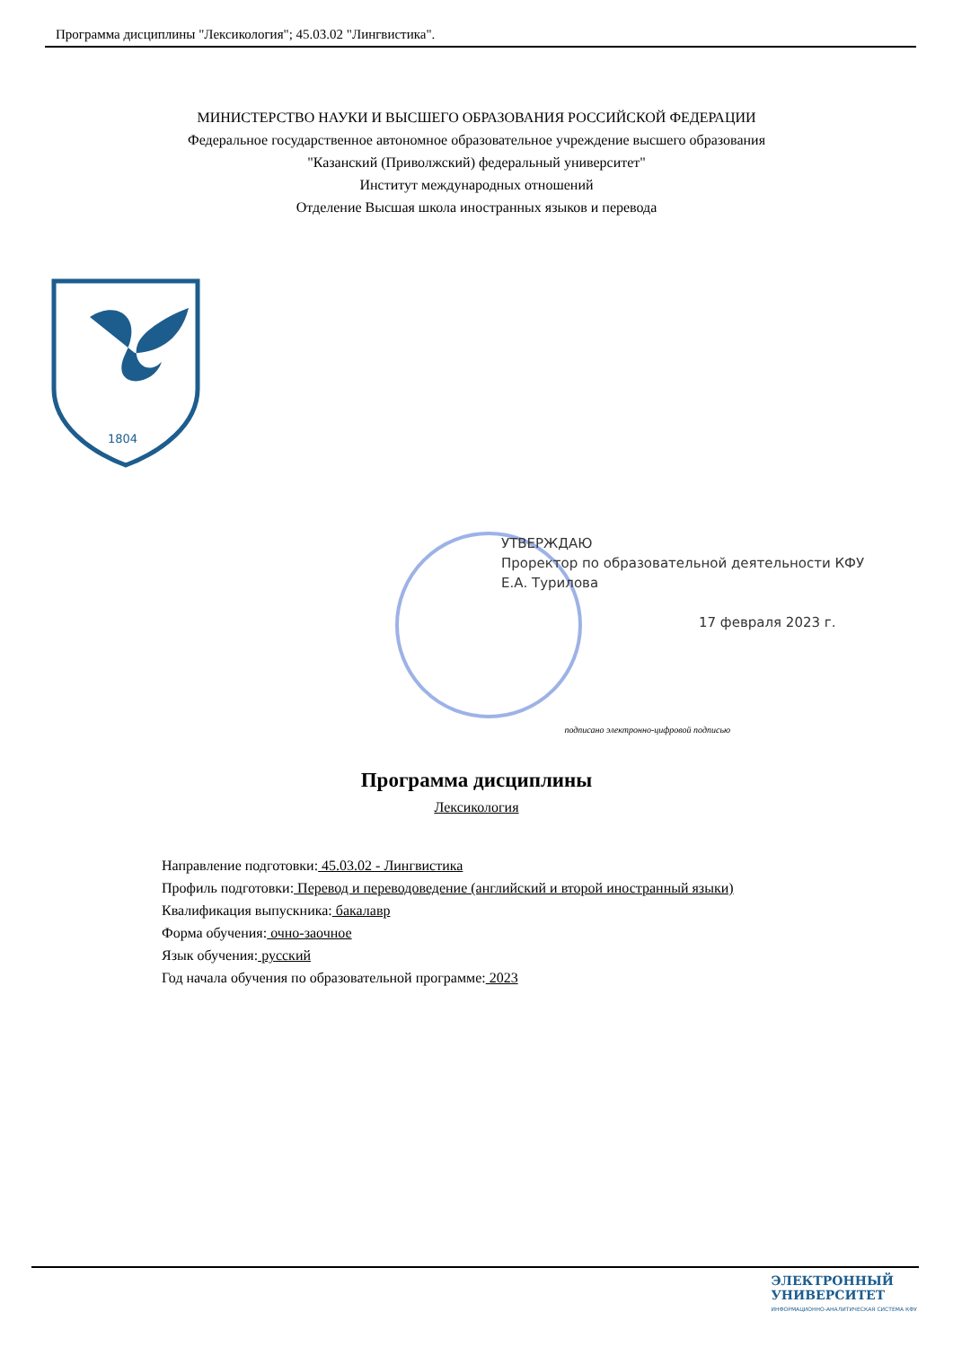Программа дисциплины "Лексикология"; 45.03.02 "Лингвистика".
МИНИСТЕРСТВО НАУКИ И ВЫСШЕГО ОБРАЗОВАНИЯ РОССИЙСКОЙ ФЕДЕРАЦИИ
Федеральное государственное автономное образовательное учреждение высшего образования
"Казанский (Приволжский) федеральный университет"
Институт международных отношений
Отделение Высшая школа иностранных языков и перевода
1804
УТВЕРЖДАЮ
Проректор по образовательной деятельности КФУ
Е.А. Турилова
17 февраля 2023 г.
подписано электронно-цифровой подписью
Программа дисциплины
Лексикология
Направление подготовки: 45.03.02 - Лингвистика
Профиль подготовки: Перевод и переводоведение (английский и второй иностранный языки)
Квалификация выпускника: бакалавр
Форма обучения: очно-заочное
Язык обучения: русский
Год начала обучения по образовательной программе: 2023
ЭЛЕКТРОННЫЙ
УНИВЕРСИТЕТ
ИНФОРМАЦИОННО-АНАЛИТИЧЕСКАЯ СИСТЕМА КФУ